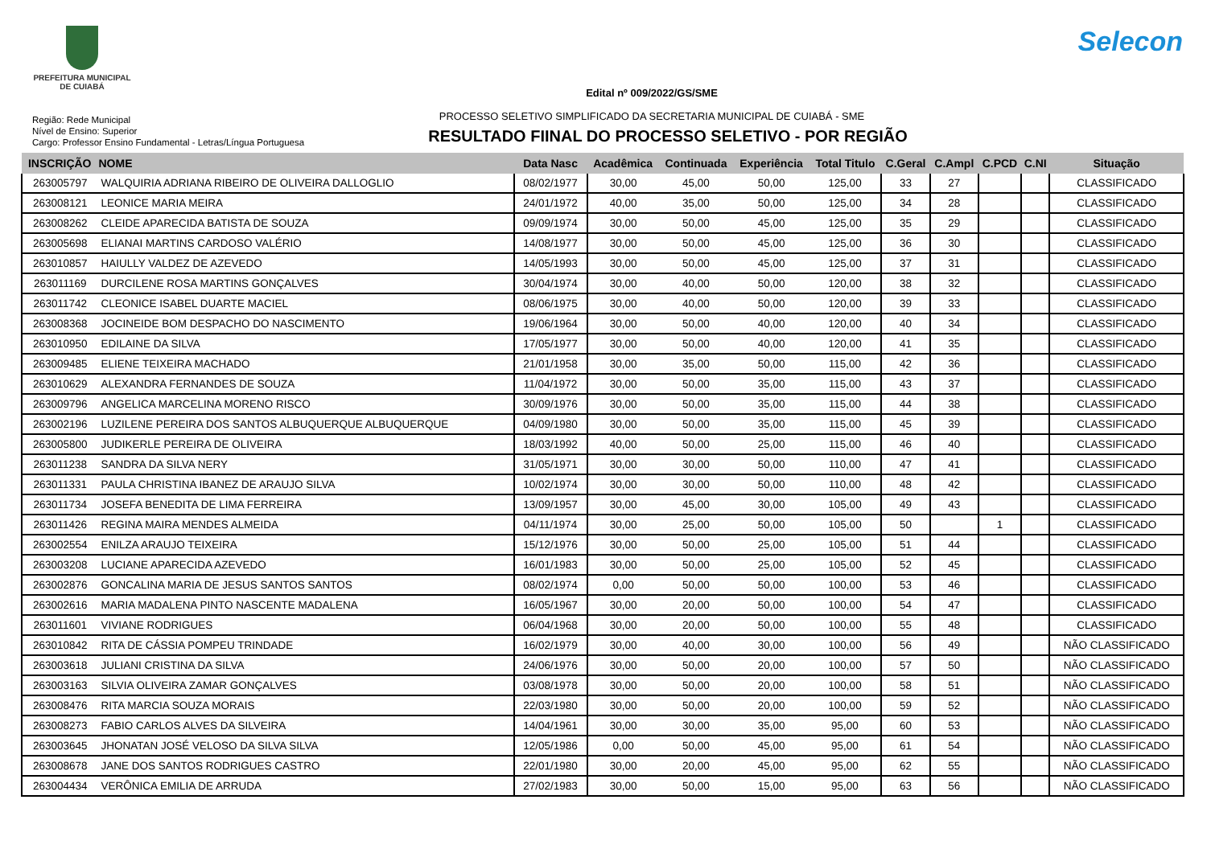PREFEITURA MUNICIPAL
DE CUIABÁ
Selecon
Edital nº 009/2022/GS/SME
PROCESSO SELETIVO SIMPLIFICADO DA SECRETARIA MUNICIPAL DE CUIABÁ - SME
RESULTADO FIINAL DO PROCESSO SELETIVO - POR REGIÃO
Região: Rede Municipal
Nível de Ensino: Superior
Cargo: Professor Ensino Fundamental - Letras/Língua Portuguesa
| INSCRIÇÃO | NOME | Data Nasc | Acadêmica | Continuada | Experiência | Total Titulo | C.Geral | C.Ampl | C.PCD | C.NI | Situação |
| --- | --- | --- | --- | --- | --- | --- | --- | --- | --- | --- | --- |
| 263005797 | WALQUIRIA ADRIANA RIBEIRO DE OLIVEIRA DALLOGLIO | 08/02/1977 | 30,00 | 45,00 | 50,00 | 125,00 | 33 | 27 | | | CLASSIFICADO |
| 263008121 | LEONICE MARIA MEIRA | 24/01/1972 | 40,00 | 35,00 | 50,00 | 125,00 | 34 | 28 | | | CLASSIFICADO |
| 263008262 | CLEIDE APARECIDA BATISTA DE SOUZA | 09/09/1974 | 30,00 | 50,00 | 45,00 | 125,00 | 35 | 29 | | | CLASSIFICADO |
| 263005698 | ELIANAI MARTINS CARDOSO VALÉRIO | 14/08/1977 | 30,00 | 50,00 | 45,00 | 125,00 | 36 | 30 | | | CLASSIFICADO |
| 263010857 | HAIULLY VALDEZ DE AZEVEDO | 14/05/1993 | 30,00 | 50,00 | 45,00 | 125,00 | 37 | 31 | | | CLASSIFICADO |
| 263011169 | DURCILENE ROSA MARTINS GONÇALVES | 30/04/1974 | 30,00 | 40,00 | 50,00 | 120,00 | 38 | 32 | | | CLASSIFICADO |
| 263011742 | CLEONICE ISABEL DUARTE MACIEL | 08/06/1975 | 30,00 | 40,00 | 50,00 | 120,00 | 39 | 33 | | | CLASSIFICADO |
| 263008368 | JOCINEIDE BOM DESPACHO DO NASCIMENTO | 19/06/1964 | 30,00 | 50,00 | 40,00 | 120,00 | 40 | 34 | | | CLASSIFICADO |
| 263010950 | EDILAINE DA SILVA | 17/05/1977 | 30,00 | 50,00 | 40,00 | 120,00 | 41 | 35 | | | CLASSIFICADO |
| 263009485 | ELIENE TEIXEIRA MACHADO | 21/01/1958 | 30,00 | 35,00 | 50,00 | 115,00 | 42 | 36 | | | CLASSIFICADO |
| 263010629 | ALEXANDRA FERNANDES DE SOUZA | 11/04/1972 | 30,00 | 50,00 | 35,00 | 115,00 | 43 | 37 | | | CLASSIFICADO |
| 263009796 | ANGELICA MARCELINA MORENO RISCO | 30/09/1976 | 30,00 | 50,00 | 35,00 | 115,00 | 44 | 38 | | | CLASSIFICADO |
| 263002196 | LUZILENE PEREIRA DOS SANTOS ALBUQUERQUE ALBUQUERQUE | 04/09/1980 | 30,00 | 50,00 | 35,00 | 115,00 | 45 | 39 | | | CLASSIFICADO |
| 263005800 | JUDIKERLE PEREIRA DE OLIVEIRA | 18/03/1992 | 40,00 | 50,00 | 25,00 | 115,00 | 46 | 40 | | | CLASSIFICADO |
| 263011238 | SANDRA DA SILVA NERY | 31/05/1971 | 30,00 | 30,00 | 50,00 | 110,00 | 47 | 41 | | | CLASSIFICADO |
| 263011331 | PAULA CHRISTINA IBANEZ DE ARAUJO SILVA | 10/02/1974 | 30,00 | 30,00 | 50,00 | 110,00 | 48 | 42 | | | CLASSIFICADO |
| 263011734 | JOSEFA BENEDITA DE LIMA FERREIRA | 13/09/1957 | 30,00 | 45,00 | 30,00 | 105,00 | 49 | 43 | | | CLASSIFICADO |
| 263011426 | REGINA MAIRA MENDES ALMEIDA | 04/11/1974 | 30,00 | 25,00 | 50,00 | 105,00 | 50 | | 1 | | CLASSIFICADO |
| 263002554 | ENILZA ARAUJO TEIXEIRA | 15/12/1976 | 30,00 | 50,00 | 25,00 | 105,00 | 51 | 44 | | | CLASSIFICADO |
| 263003208 | LUCIANE APARECIDA AZEVEDO | 16/01/1983 | 30,00 | 50,00 | 25,00 | 105,00 | 52 | 45 | | | CLASSIFICADO |
| 263002876 | GONCALINA MARIA DE JESUS SANTOS SANTOS | 08/02/1974 | 0,00 | 50,00 | 50,00 | 100,00 | 53 | 46 | | | CLASSIFICADO |
| 263002616 | MARIA MADALENA PINTO NASCENTE MADALENA | 16/05/1967 | 30,00 | 20,00 | 50,00 | 100,00 | 54 | 47 | | | CLASSIFICADO |
| 263011601 | VIVIANE RODRIGUES | 06/04/1968 | 30,00 | 20,00 | 50,00 | 100,00 | 55 | 48 | | | CLASSIFICADO |
| 263010842 | RITA DE CÁSSIA POMPEU TRINDADE | 16/02/1979 | 30,00 | 40,00 | 30,00 | 100,00 | 56 | 49 | | | NÃO CLASSIFICADO |
| 263003618 | JULIANI CRISTINA DA SILVA | 24/06/1976 | 30,00 | 50,00 | 20,00 | 100,00 | 57 | 50 | | | NÃO CLASSIFICADO |
| 263003163 | SILVIA OLIVEIRA ZAMAR GONÇALVES | 03/08/1978 | 30,00 | 50,00 | 20,00 | 100,00 | 58 | 51 | | | NÃO CLASSIFICADO |
| 263008476 | RITA MARCIA SOUZA MORAIS | 22/03/1980 | 30,00 | 50,00 | 20,00 | 100,00 | 59 | 52 | | | NÃO CLASSIFICADO |
| 263008273 | FABIO CARLOS ALVES DA SILVEIRA | 14/04/1961 | 30,00 | 30,00 | 35,00 | 95,00 | 60 | 53 | | | NÃO CLASSIFICADO |
| 263003645 | JHONATAN JOSÉ VELOSO DA SILVA SILVA | 12/05/1986 | 0,00 | 50,00 | 45,00 | 95,00 | 61 | 54 | | | NÃO CLASSIFICADO |
| 263008678 | JANE DOS SANTOS RODRIGUES CASTRO | 22/01/1980 | 30,00 | 20,00 | 45,00 | 95,00 | 62 | 55 | | | NÃO CLASSIFICADO |
| 263004434 | VERÔNICA EMILIA DE ARRUDA | 27/02/1983 | 30,00 | 50,00 | 15,00 | 95,00 | 63 | 56 | | | NÃO CLASSIFICADO |